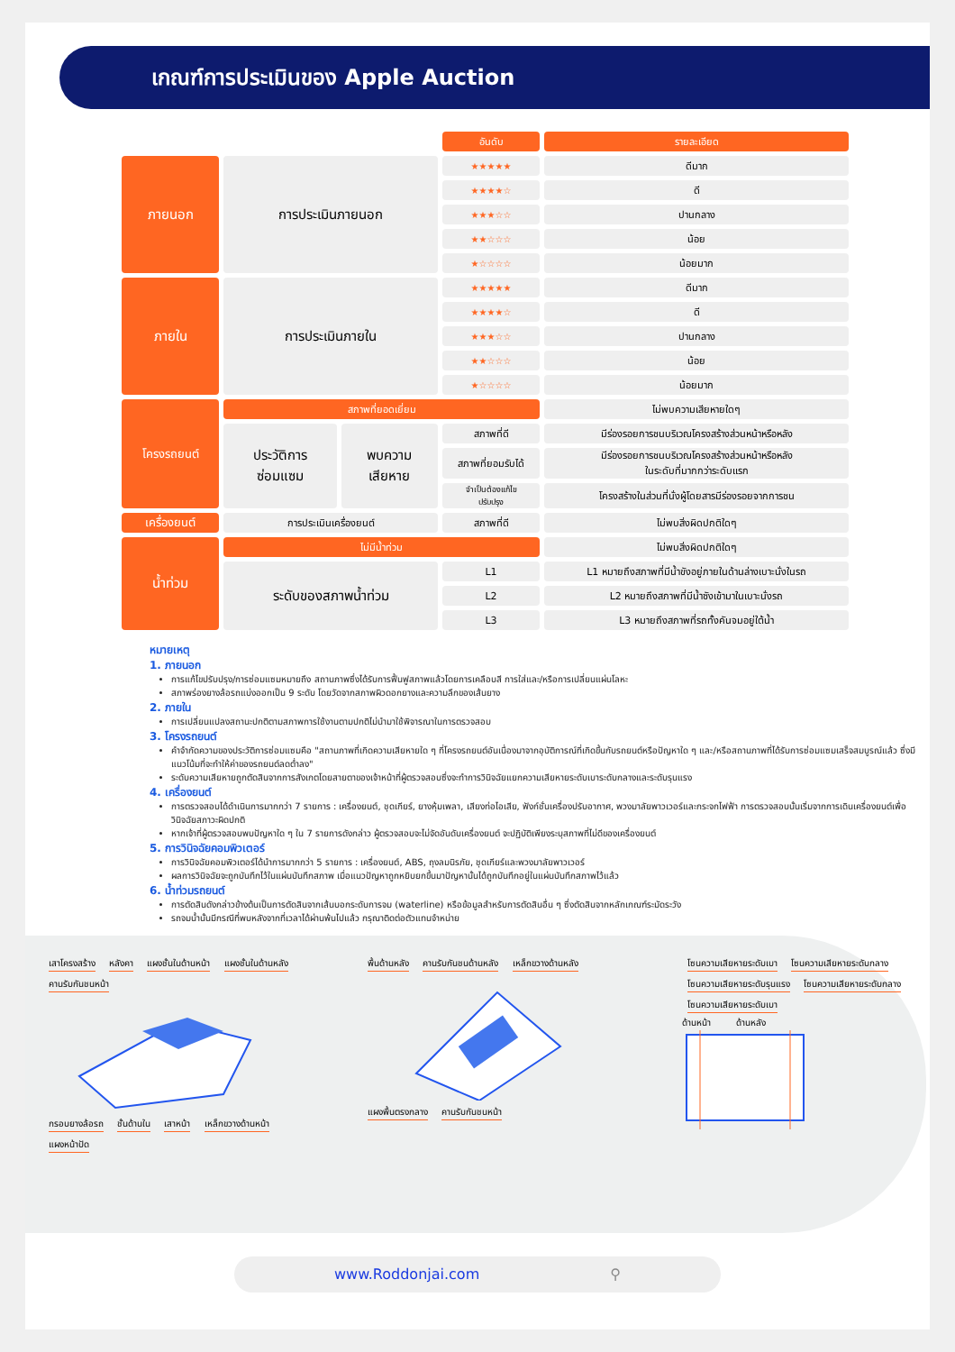เกณฑ์การประเมินของ Apple Auction
| | | | อันดับ | รายละเอียด |
| --- | --- | --- | --- | --- |
| ภายนอก | การประเมินภายนอก | | ★★★★★ | ดีมาก |
| | | | ★★★★☆ | ดี |
| | | | ★★★☆☆ | ปานกลาง |
| | | | ★★☆☆☆ | น้อย |
| | | | ★☆☆☆☆ | น้อยมาก |
| ภายใน | การประเมินภายใน | | ★★★★★ | ดีมาก |
| | | | ★★★★☆ | ดี |
| | | | ★★★☆☆ | ปานกลาง |
| | | | ★★☆☆☆ | น้อย |
| | | | ★☆☆☆☆ | น้อยมาก |
| โครงรถยนต์ | สภาพที่ยอดเยี่ยม | | | ไม่พบความเสียหายใดๆ |
| | ประวัติการ ซ่อมแซม | พบความ เสียหาย | สภาพที่ดี | มีร่องรอยการชนบริเวณโครงสร้างส่วนหน้าหรือหลัง |
| | | | สภาพที่ยอมรับได้ | มีร่องรอยการชนบริเวณโครงสร้างส่วนหน้าหรือหลัง ในระดับที่มากกว่าระดับแรก |
| | | | จำเป็นต้องแก้ไข ปรับปรุง | โครงสร้างในส่วนที่นั่งผู้โดยสารมีร่องรอยจากการชน |
| เครื่องยนต์ | การประเมินเครื่องยนต์ | | สภาพที่ดี | ไม่พบสิ่งผิดปกติใดๆ |
| น้ำท่วม | ไม่มีน้ำท่วม | | | ไม่พบสิ่งผิดปกติใดๆ |
| | ระดับของสภาพน้ำท่วม | | L1 | L1 หมายถึงสภาพที่มีน้ำขังอยู่ภายในด้านล่างเบาะนั่งในรถ |
| | | | L2 | L2 หมายถึงสภาพที่มีน้ำซังเข้ามาในเบาะนั่งรถ |
| | | | L3 | L3 หมายถึงสภาพที่รถทั้งคันจมอยู่ใต้น้ำ |
หมายเหตุ
1. ภายนอก
การแก้ไขปรับปรุง/การซ่อมแซมหมายถึง สถานภาพซึ่งได้รับการฟื้นฟูสภาพแล้วโดยการเคลือบสี การใส่และ/หรือการเปลี่ยนแผ่นโลหะ
สภาพร่องยางล้อรถแบ่งออกเป็น 9 ระดับ โดยวัดจากสภาพผิวดอกยางและความลึกของเส้นยาง
2. ภายใน
การเปลี่ยนแปลงสถานะปกติตามสภาพการใช้งานตามปกติไม่นำมาใช้พิจารณาในการตรวจสอบ
3. โครงรถยนต์
คำจำกัดความของประวัติการซ่อมแซมคือ "สถานภาพที่เกิดความเสียหายใด ๆ ที่โครงรถยนต์อันเนื่องมาจากอุบัติการณ์ที่เกิดขึ้นกับรถยนต์หรือปัญหาใด ๆ และ/หรือสถานภาพที่ได้รับการซ่อมแซมเสร็จสมบูรณ์แล้ว ซึ่งมีแนวโน้มที่จะทำให้ค่าของรถยนต์ลดต่ำลง"
ระดับความเสียหายถูกตัดสินจากการสังเกตโดยสายตาของเจ้าหน้าที่ผู้ตรวจสอบซึ่งจะทำการวินิจฉัยแยกความเสียหายระดับเบาระดับกลางและระดับรุนแรง
4. เครื่องยนต์
การตรวจสอบได้ดำเนินการมากกว่า 7 รายการ : เครื่องยนต์, ชุดเกียร์, ยางหุ้มเพลา, เสียงท่อไอเสีย, ฟังก์ชั่นเครื่องปรับอากาศ, พวงมาลัยพาวเวอร์และกระจกไฟฟ้า การตรวจสอบนั้นเริ่มจากการเดินเครื่องยนต์เพื่อวินิจฉัยสภาวะผิดปกติ
หากเจ้าที่ผู้ตรวจสอบพบปัญหาใด ๆ ใน 7 รายการดังกล่าว ผู้ตรวจสอบจะไม่จัดอันดับเครื่องยนต์ จะปฏิบัติเพียงระบุสภาพที่ไม่ดีของเครื่องยนต์
5. การวินิจฉัยคอมพิวเตอร์
การวินิจฉัยคอมพิวเตอร์ได้นำการมากกว่า 5 รายการ : เครื่องยนต์, ABS, ถุงลมนิรภัย, ชุดเกียร์และพวงมาลัยพาวเวอร์
ผลการวินิจฉัยจะถูกบันทึกไว้ในแผ่นบันทึกสภาพ เมื่อแนวปัญหาถูกหยิบยกขึ้นมาปัญหานั้นได้ถูกบันทึกอยู่ในแผ่นบันทึกสภาพไว้แล้ว
6. น้ำท่วมรถยนต์
การตัดสินดังกล่าวข้างต้นเป็นการตัดสินจากเส้นบอกระดับการจม (waterline) หรือข้อมูลสำหรับการตัดสินอื่น ๆ ซึ่งตัดสินจากหลักเกณฑ์ระมัดระวัง
รถจมน้ำนั้นมีกรณีที่พบหลังจากที่เวลาได้ผ่านพ้นไปแล้ว กรุณาติดต่อตัวแทนจำหน่าย
เสาโครงสร้าง หลังคา แผงชั้นในด้านหน้า แผงชั้นในด้านหลัง คานรับกันชนหน้า กรอบยางล้อรถ ชั้นด้านใน เสาหน้า เหล็กขวางด้านหน้า แผงหน้าปัด
พื้นด้านหลัง คานรับกันชนด้านหลัง เหล็กขวางด้านหลัง แผงพื้นตรงกลาง คานรับกันชนหน้า
โซนความเสียหายระดับเบา โซนความเสียหายระดับกลาง โซนความเสียหายระดับรุนแรง โซนความเสียหายระดับกลาง โซนความเสียหายระดับเบา
ด้านหน้า ด้านหลัง
www.Roddonjai.com ⚲